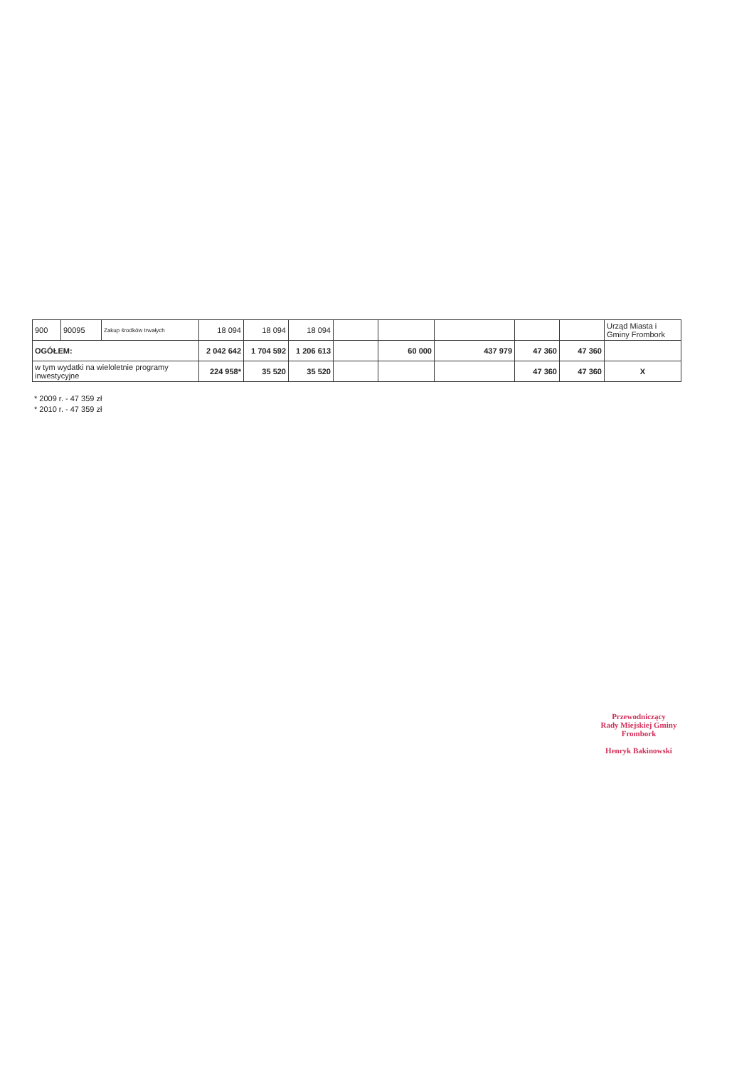| 900 | 90095 | Zakup środków trwałych | 18 094 | 18 094 | 18 094 | | | | | | Urząd Miasta i Gminy Frombork |
| OGÓŁEM: | | | 2 042 642 | 1 704 592 | 1 206 613 | | 60 000 | 437 979 | 47 360 | 47 360 | |
| w tym wydatki na wieloletnie programy inwestycyjne | | | 224 958* | 35 520 | 35 520 | | | | 47 360 | 47 360 | X |
* 2009 r. - 47 359 zł
* 2010 r. - 47 359 zł
Przewodniczący
Rady Miejskiej Gminy
Frombork
Henryk Bakinowski